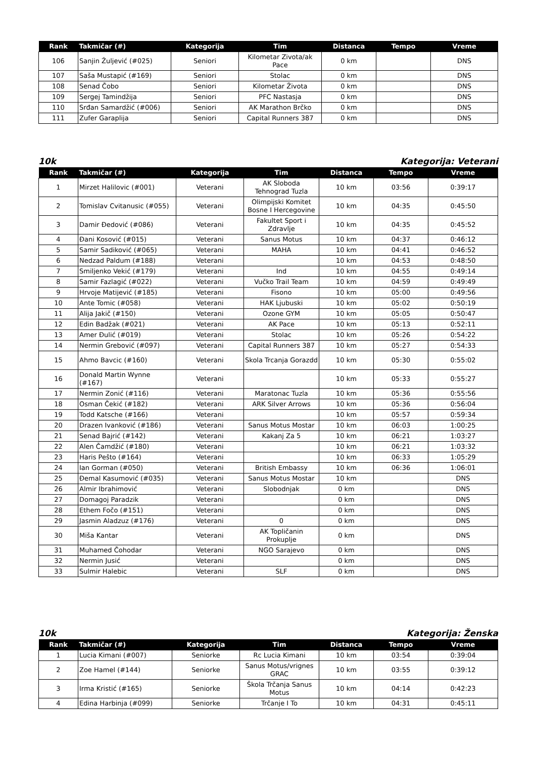| Rank | Takmičar (#) | Kategorija | Tim | Distanca | Tempo | Vreme |
| --- | --- | --- | --- | --- | --- | --- |
| 106 | Sanjin Žuljević (#025) | Seniori | Kilometar Zivota/ak Pace | 0 km | | DNS |
| 107 | Saša Mustapić (#169) | Seniori | Stolac | 0 km | | DNS |
| 108 | Senad Čobo | Seniori | Kilometar Života | 0 km | | DNS |
| 109 | Sergej Tamindžija | Seniori | PFC Nastasja | 0 km | | DNS |
| 110 | Srđan Samardžić (#006) | Seniori | AK Marathon Brčko | 0 km | | DNS |
| 111 | Zufer Garaplija | Seniori | Capital Runners 387 | 0 km | | DNS |
10k Kategorija: Veterani
| Rank | Takmičar (#) | Kategorija | Tim | Distanca | Tempo | Vreme |
| --- | --- | --- | --- | --- | --- | --- |
| 1 | Mirzet Halilovic (#001) | Veterani | AK Sloboda Tehnograd Tuzla | 10 km | 03:56 | 0:39:17 |
| 2 | Tomislav Cvitanusic (#055) | Veterani | Olimpijski Komitet Bosne I Hercegovine | 10 km | 04:35 | 0:45:50 |
| 3 | Damir Đedović (#086) | Veterani | Fakultet Sport i Zdravlje | 10 km | 04:35 | 0:45:52 |
| 4 | Đani Kosović (#015) | Veterani | Sanus Motus | 10 km | 04:37 | 0:46:12 |
| 5 | Samir Sadiković (#065) | Veterani | MAHA | 10 km | 04:41 | 0:46:52 |
| 6 | Nedzad Paldum (#188) | Veterani | | 10 km | 04:53 | 0:48:50 |
| 7 | Smiljenko Vekić (#179) | Veterani | Ind | 10 km | 04:55 | 0:49:14 |
| 8 | Samir Fazlagić (#022) | Veterani | Vučko Trail Team | 10 km | 04:59 | 0:49:49 |
| 9 | Hrvoje Matijević (#185) | Veterani | Fisono | 10 km | 05:00 | 0:49:56 |
| 10 | Ante Tomic (#058) | Veterani | HAK Ljubuski | 10 km | 05:02 | 0:50:19 |
| 11 | Alija Jakič (#150) | Veterani | Ozone GYM | 10 km | 05:05 | 0:50:47 |
| 12 | Edin Badžak (#021) | Veterani | AK Pace | 10 km | 05:13 | 0:52:11 |
| 13 | Amer Đulić (#019) | Veterani | Stolac | 10 km | 05:26 | 0:54:22 |
| 14 | Nermin Grebović (#097) | Veterani | Capital Runners 387 | 10 km | 05:27 | 0:54:33 |
| 15 | Ahmo Bavcic (#160) | Veterani | Skola Trcanja Gorazdd | 10 km | 05:30 | 0:55:02 |
| 16 | Donald Martin Wynne (#167) | Veterani | | 10 km | 05:33 | 0:55:27 |
| 17 | Nermin Zonić (#116) | Veterani | Maratonac Tuzla | 10 km | 05:36 | 0:55:56 |
| 18 | Osman Čekić (#182) | Veterani | ARK Silver Arrows | 10 km | 05:36 | 0:56:04 |
| 19 | Todd Katsche (#166) | Veterani | | 10 km | 05:57 | 0:59:34 |
| 20 | Drazen Ivanković (#186) | Veterani | Sanus Motus Mostar | 10 km | 06:03 | 1:00:25 |
| 21 | Senad Bajrić (#142) | Veterani | Kakanj Za 5 | 10 km | 06:21 | 1:03:27 |
| 22 | Alen Čamdžić (#180) | Veterani | | 10 km | 06:21 | 1:03:32 |
| 23 | Haris Pešto (#164) | Veterani | | 10 km | 06:33 | 1:05:29 |
| 24 | Ian Gorman (#050) | Veterani | British Embassy | 10 km | 06:36 | 1:06:01 |
| 25 | Đemal Kasumović (#035) | Veterani | Sanus Motus Mostar | 10 km | | DNS |
| 26 | Almir Ibrahimović | Veterani | Slobodnjak | 0 km | | DNS |
| 27 | Domagoj Paradzik | Veterani | | 0 km | | DNS |
| 28 | Ethem Fočo (#151) | Veterani | | 0 km | | DNS |
| 29 | Jasmin Aladzuz (#176) | Veterani | 0 | 0 km | | DNS |
| 30 | Miša Kantar | Veterani | AK Topličanin Prokuplje | 0 km | | DNS |
| 31 | Muhamed Čohodar | Veterani | NGO Sarajevo | 0 km | | DNS |
| 32 | Nermin Jusić | Veterani | | 0 km | | DNS |
| 33 | Sulmir Halebic | Veterani | SLF | 0 km | | DNS |
10k Kategorija: Ženska
| Rank | Takmičar (#) | Kategorija | Tim | Distanca | Tempo | Vreme |
| --- | --- | --- | --- | --- | --- | --- |
| 1 | Lucia Kimani (#007) | Seniorke | Rc Lucia Kimani | 10 km | 03:54 | 0:39:04 |
| 2 | Zoe Hamel (#144) | Seniorke | Sanus Motus/vrignes GRAC | 10 km | 03:55 | 0:39:12 |
| 3 | Irma Kristić (#165) | Seniorke | Škola Trčanja Sanus Motus | 10 km | 04:14 | 0:42:23 |
| 4 | Edina Harbinja (#099) | Seniorke | Trčanje I To | 10 km | 04:31 | 0:45:11 |